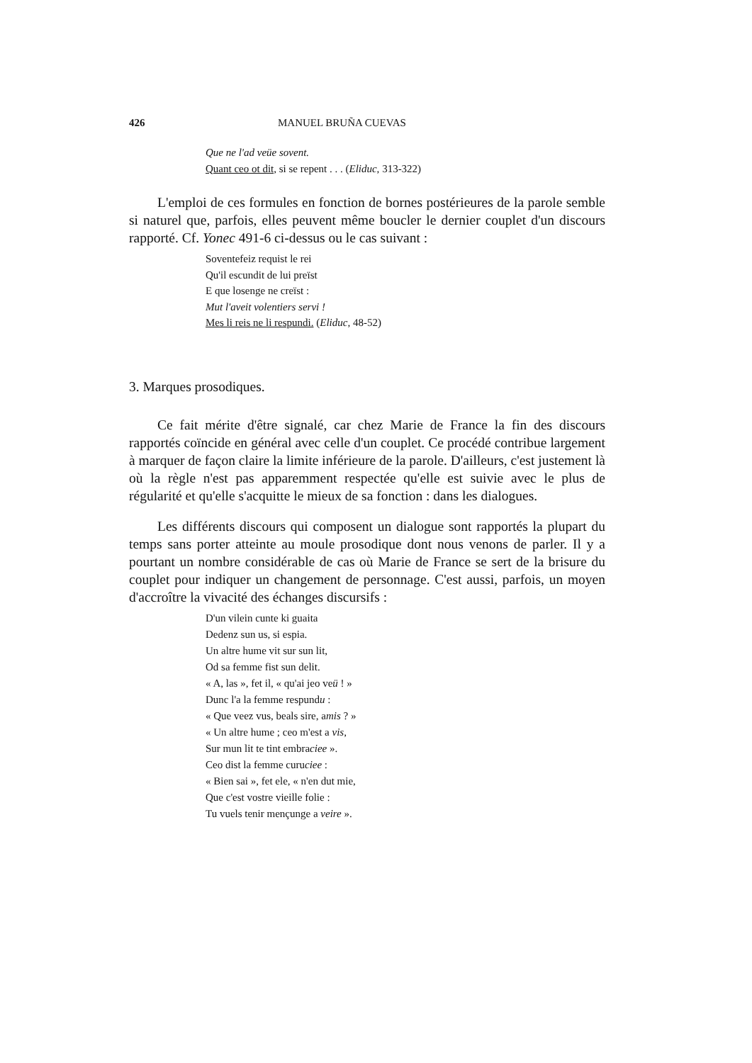426 MANUEL BRUÑA CUEVAS
Que ne l'ad veüe sovent.
Quant ceo ot dit, si se repent . . . (Eliduc, 313-322)
L'emploi de ces formules en fonction de bornes postérieures de la parole semble si naturel que, parfois, elles peuvent même boucler le dernier couplet d'un discours rapporté. Cf. Yonec 491-6 ci-dessus ou le cas suivant :
Soventefeiz requist le rei
Qu'il escundit de lui preïst
E que losenge ne creïst :
Mut l'aveit volentiers servi !
Mes li reis ne li respundi. (Eliduc, 48-52)
3. Marques prosodiques.
Ce fait mérite d'être signalé, car chez Marie de France la fin des discours rapportés coïncide en général avec celle d'un couplet. Ce procédé contribue largement à marquer de façon claire la limite inférieure de la parole. D'ailleurs, c'est justement là où la règle n'est pas apparemment respectée qu'elle est suivie avec le plus de régularité et qu'elle s'acquitte le mieux de sa fonction : dans les dialogues.
Les différents discours qui composent un dialogue sont rapportés la plupart du temps sans porter atteinte au moule prosodique dont nous venons de parler. Il y a pourtant un nombre considérable de cas où Marie de France se sert de la brisure du couplet pour indiquer un changement de personnage. C'est aussi, parfois, un moyen d'accroître la vivacité des échanges discursifs :
D'un vilein cunte ki guaita
Dedenz sun us, si espia.
Un altre hume vit sur sun lit,
Od sa femme fist sun delit.
« A, las », fet il, « qu'ai jeo veü ! »
Dunc l'a la femme respundu :
« Que veez vus, beals sire, amis ? »
« Un altre hume ; ceo m'est a vis,
Sur mun lit te tint embraciee ».
Ceo dist la femme curuciee :
« Bien sai », fet ele, « n'en dut mie,
Que c'est vostre vieille folie :
Tu vuels tenir mençunge a veire ».